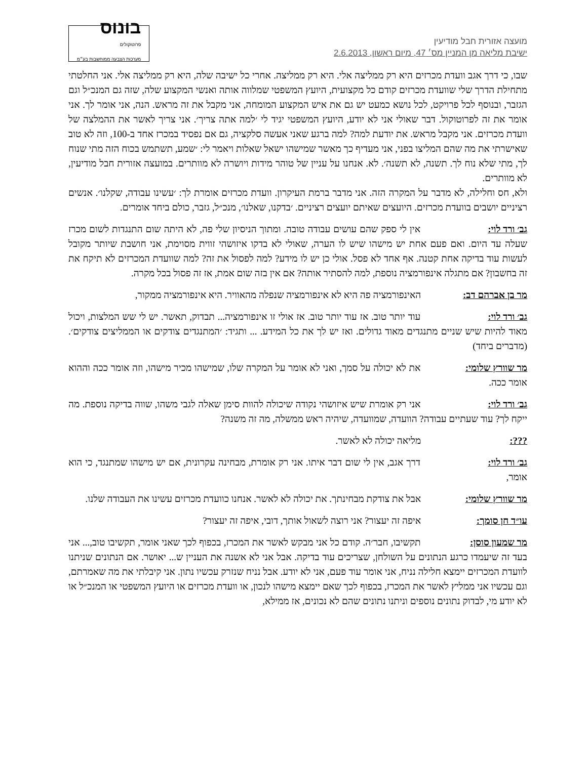מועצה אזורית חבל מודיעין
ישיבת מליאה מן המניין מס׳ 47, מיום ראשון, 2.6.2013
בונוס
פרוטוקולים
מערכות הצבעה ממוחשבות בע״מ
שבו, כי דרך אגב וועדת מכרזים היא רק ממליצה אלי. היא רק ממליצה. אחרי כל ישיבה שלה, היא רק ממליצה אלי. אני החלטתי מתחילת הדרך שלי שוועדת מכרזים קודם כל מקצועית, היועץ המשפטי שמלווה אותה ואנשי המקצוע שלה, שזה גם המנכ״ל וגם הגזבר, ובנוסף לכל פרויקט, לכל נושא כמעט יש גם את איש המקצוע המומחה, אני מקבל את זה מראש. הנה, אני אומר לך. אני אומר את זה לפרוטוקול. דבר שאולי אני לא יודע, היועץ המשפטי יגיד לי ׳למה אתה צריך׳. אני צריך לאשר את ההמלצה של וועדת מכרזים. אני מקבל מראש. את יודעת למה? למה ברגע שאני אעשה סלקציה, גם אם נפסיד במכרז אחד ב-100, וזה לא טוב שאישרתי את מה שהם המליצו בפני, אני מעדיף כך מאשר שמישהו ישאל שאלות ויאמר לי: ׳שמע, תשתמש בכוח הזה מתי שנוח לך, מתי שלא נוח לך. תשנה, לא תשנה׳. לא. אנחנו על עניין של טוהר מידות ויושרה לא מוותרים. במועצה אזורית חבל מודיעין, לא מוותרים.
ולא, חס וחלילה, לא מדבר על המקרה הזה. אני מדבר ברמת העיקרון. וועדת מכרזים אומרת לך: ׳עשינו עבודה, שקלנו׳. אנשים רציניים יושבים בוועדת מכרזים. היועצים שאיתם יועצים רציניים. ׳בדקנו, שאלנו׳, מנכ״ל, גזבר, כולם ביחד אומרים.
גב׳ ורד לוי: אין לי ספק שהם עושים עבודה טובה. ומתוך הניסיון שלי פה, לא היתה שום התנגדות לשום מכרז שעלה עד היום. ואם פעם אחת יש מישהו שיש לו הערה, שאולי לא בדקו איזושהי זווית מסוימת, אני חושבת שיותר מקובל לעשות עוד בדיקה אחת קטנה. אף אחד לא פסל. אולי כן יש לו מידע? למה לפסול את זה? למה שוועדת המכרזים לא תיקח את זה בחשבון? אם מתגלה אינפורמציה נוספת, למה להסתיר אותה? אם אין בזה שום אמת, אז זה פסול בכל מקרה.
מר בן אברהם דב: האינפורמציה פה היא לא אינפורמציה שנפלה מהאוויר. היא אינפורמציה ממקור,
גב׳ ורד לוי: עוד יותר טוב. אז עוד יותר טוב. אז אולי זו אינפורמציה... תבדוק, תאשר. יש לי שש המלצות, ויכול מאוד להיות שיש שניים מתנגדים מאוד גדולים. ואז יש לך את כל המידע. ... ותגיד: ׳המתנגדים צודקים או הממליצים צודקים׳. (מדברים ביחד)
מר שוורץ שלומי: את לא יכולה על סמך, ואני לא אומר על המקרה שלו, שמישהו מכיר מישהו, וזה אומר ככה וההוא אומר ככה.
גב׳ ורד לוי: אני רק אומרת שיש איזושהי נקודה שיכולה להוות סימן שאלה לגבי משהו, שווה בדיקה נוספת. מה ייקח לך? עוד שעתיים עבודה? הוועדה, שמוועדה, שיהיה ראש ממשלה, מה זה משנה?
???: מליאה יכולה לא לאשר.
גב׳ ורד לוי: דרך אגב, אין לי שום דבר איתו. אני רק אומרת, מבחינה עקרונית, אם יש מישהו שמתנגד, כי הוא אומר,
מר שוורץ שלומי: אבל את צודקת מבחינתך. את יכולה לא לאשר. אנחנו כוועדת מכרזים עשינו את העבודה שלנו.
עו״ד חן סומך: איפה זה יעצור? אני רוצה לשאול אותך, דובי, איפה זה יעצור?
מר שמעון סוסן: תקשיבו, חבר׳ה. קודם כל אני מבקש לאשר את המכרז, בכפוף לכך שאני אומר, תקשיבו טוב,... אני בעד זה שיעמדו כרגע הנתונים על השולחן, שצריכים עוד בדיקה. אבל אני לא אשנה את העניין ש... יאושר. אם הנתונים שניתנו לוועדת המכרזים יימצא חלילה נניח, אני אומר עוד פעם, אני לא יודע. אבל נניח שנזרק עכשיו נתון. אני קיבלתי את מה שאמרתם, וגם עכשיו אני ממליץ לאשר את המכרז, בכפוף לכך שאם יימצא מישהו לנכון, או וועדת מכרזים או היועץ המשפטי או המנכ״ל או לא יודע מי, לבדוק נתונים נוספים וניתנו נתונים שהם לא נכונים, אז ממילא,